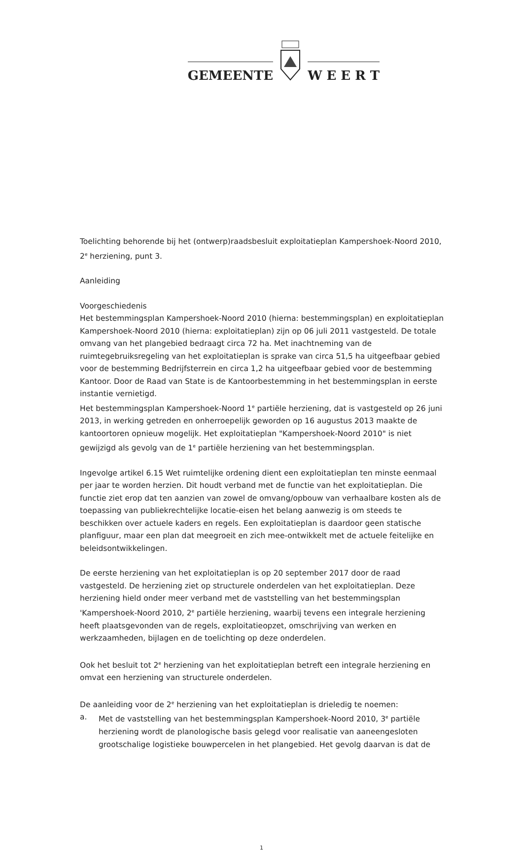GEMEENTE
W E E R T
Toelichting behorende bij het (ontwerp)raadsbesluit exploitatieplan Kampershoek-Noord 2010, 2<sup>e</sup> herziening, punt 3.
Aanleiding
Voorgeschiedenis
Het bestemmingsplan Kampershoek-Noord 2010 (hierna: bestemmingsplan) en exploitatieplan Kampershoek-Noord 2010 (hierna: exploitatieplan) zijn op 06 juli 2011 vastgesteld. De totale omvang van het plangebied bedraagt circa 72 ha. Met inachtneming van de ruimtegebruiksregeling van het exploitatieplan is sprake van circa 51,5 ha uitgeefbaar gebied voor de bestemming Bedrijfsterrein en circa 1,2 ha uitgeefbaar gebied voor de bestemming Kantoor. Door de Raad van State is de Kantoorbestemming in het bestemmingsplan in eerste instantie vernietigd.
Het bestemmingsplan Kampershoek-Noord 1<sup>e</sup> partiële herziening, dat is vastgesteld op 26 juni 2013, in werking getreden en onherroepelijk geworden op 16 augustus 2013 maakte de kantoortoren opnieuw mogelijk. Het exploitatieplan "Kampershoek-Noord 2010" is niet gewijzigd als gevolg van de 1<sup>e</sup> partiële herziening van het bestemmingsplan.
Ingevolge artikel 6.15 Wet ruimtelijke ordening dient een exploitatieplan ten minste eenmaal per jaar te worden herzien. Dit houdt verband met de functie van het exploitatieplan. Die functie ziet erop dat ten aanzien van zowel de omvang/opbouw van verhaalbare kosten als de toepassing van publiekrechtelijke locatie-eisen het belang aanwezig is om steeds te beschikken over actuele kaders en regels. Een exploitatieplan is daardoor geen statische planfiguur, maar een plan dat meegroeit en zich mee-ontwikkelt met de actuele feitelijke en beleidsontwikkelingen.
De eerste herziening van het exploitatieplan is op 20 september 2017 door de raad vastgesteld. De herziening ziet op structurele onderdelen van het exploitatieplan. Deze herziening hield onder meer verband met de vaststelling van het bestemmingsplan 'Kampershoek-Noord 2010, 2<sup>e</sup> partiële herziening, waarbij tevens een integrale herziening heeft plaatsgevonden van de regels, exploitatieopzet, omschrijving van werken en werkzaamheden, bijlagen en de toelichting op deze onderdelen.
Ook het besluit tot 2<sup>e</sup> herziening van het exploitatieplan betreft een integrale herziening en omvat een herziening van structurele onderdelen.
De aanleiding voor de 2<sup>e</sup> herziening van het exploitatieplan is drieledig te noemen:
a. Met de vaststelling van het bestemmingsplan Kampershoek-Noord 2010, 3<sup>e</sup> partiële herziening wordt de planologische basis gelegd voor realisatie van aaneengesloten grootschalige logistieke bouwpercelen in het plangebied. Het gevolg daarvan is dat de
1